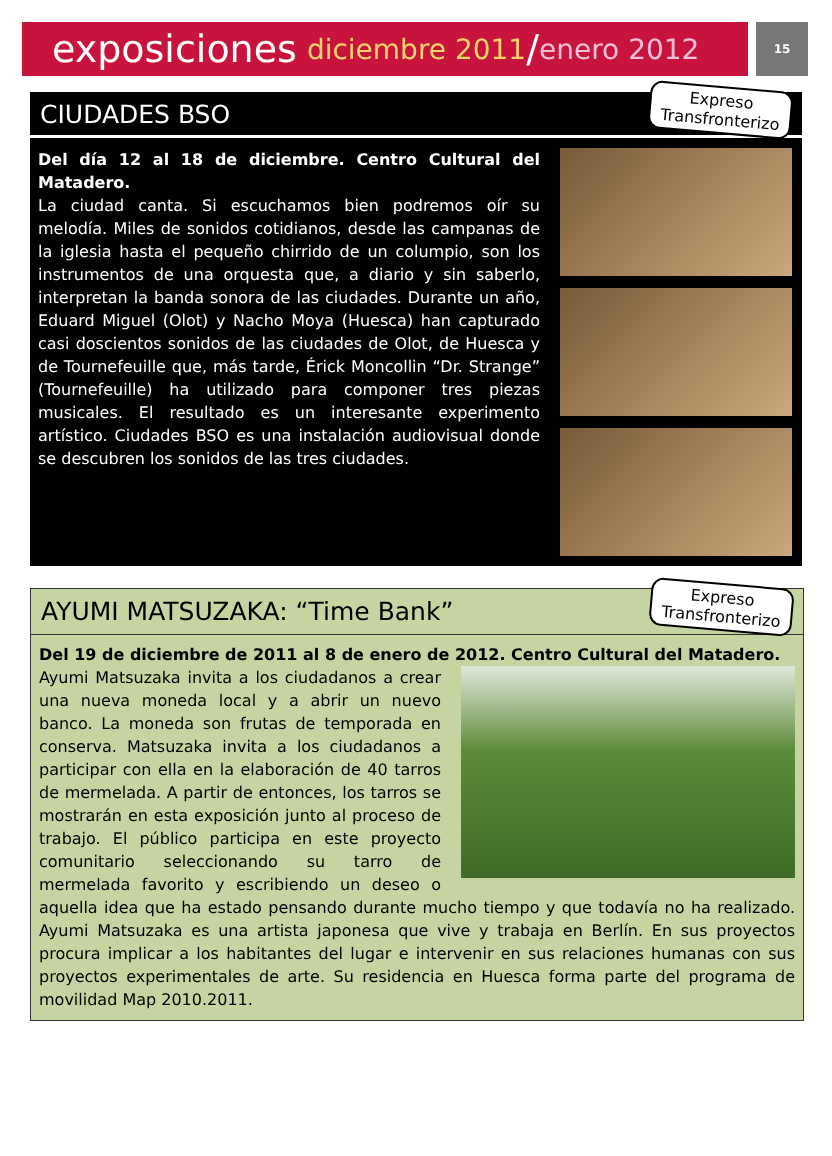exposiciones diciembre 2011 / enero 2012
15
CIUDADES BSO
Expreso
Transfronterizo
Del día 12 al 18 de diciembre. Centro Cultural del Matadero.
La ciudad canta. Si escuchamos bien podremos oír su melodía. Miles de sonidos cotidianos, desde las campanas de la iglesia hasta el pequeño chirrido de un columpio, son los instrumentos de una orquesta que, a diario y sin saberlo, interpretan la banda sonora de las ciudades. Durante un año, Eduard Miguel (Olot) y Nacho Moya (Huesca) han capturado casi doscientos sonidos de las ciudades de Olot, de Huesca y de Tournefeuille que, más tarde, Érick Moncollin “Dr. Strange” (Tournefeuille) ha utilizado para componer tres piezas musicales. El resultado es un interesante experimento artístico. Ciudades BSO es una instalación audiovisual donde se descubren los sonidos de las tres ciudades.
AYUMI MATSUZAKA: “Time Bank”
Expreso
Transfronterizo
Del 19 de diciembre de 2011 al 8 de enero de 2012. Centro Cultural del Matadero.
Ayumi Matsuzaka invita a los ciudadanos a crear una nueva moneda local y a abrir un nuevo banco. La moneda son frutas de temporada en conserva. Matsuzaka invita a los ciudadanos a participar con ella en la elaboración de 40 tarros de mermelada. A partir de entonces, los tarros se mostrarán en esta exposición junto al proceso de trabajo. El público participa en este proyecto comunitario seleccionando su tarro de mermelada favorito y escribiendo un deseo o aquella idea que ha estado pensando durante mucho tiempo y que todavía no ha realizado. Ayumi Matsuzaka es una artista japonesa que vive y trabaja en Berlín. En sus proyectos procura implicar a los habitantes del lugar e intervenir en sus relaciones humanas con sus proyectos experimentales de arte. Su residencia en Huesca forma parte del programa de movilidad Map 2010.2011.